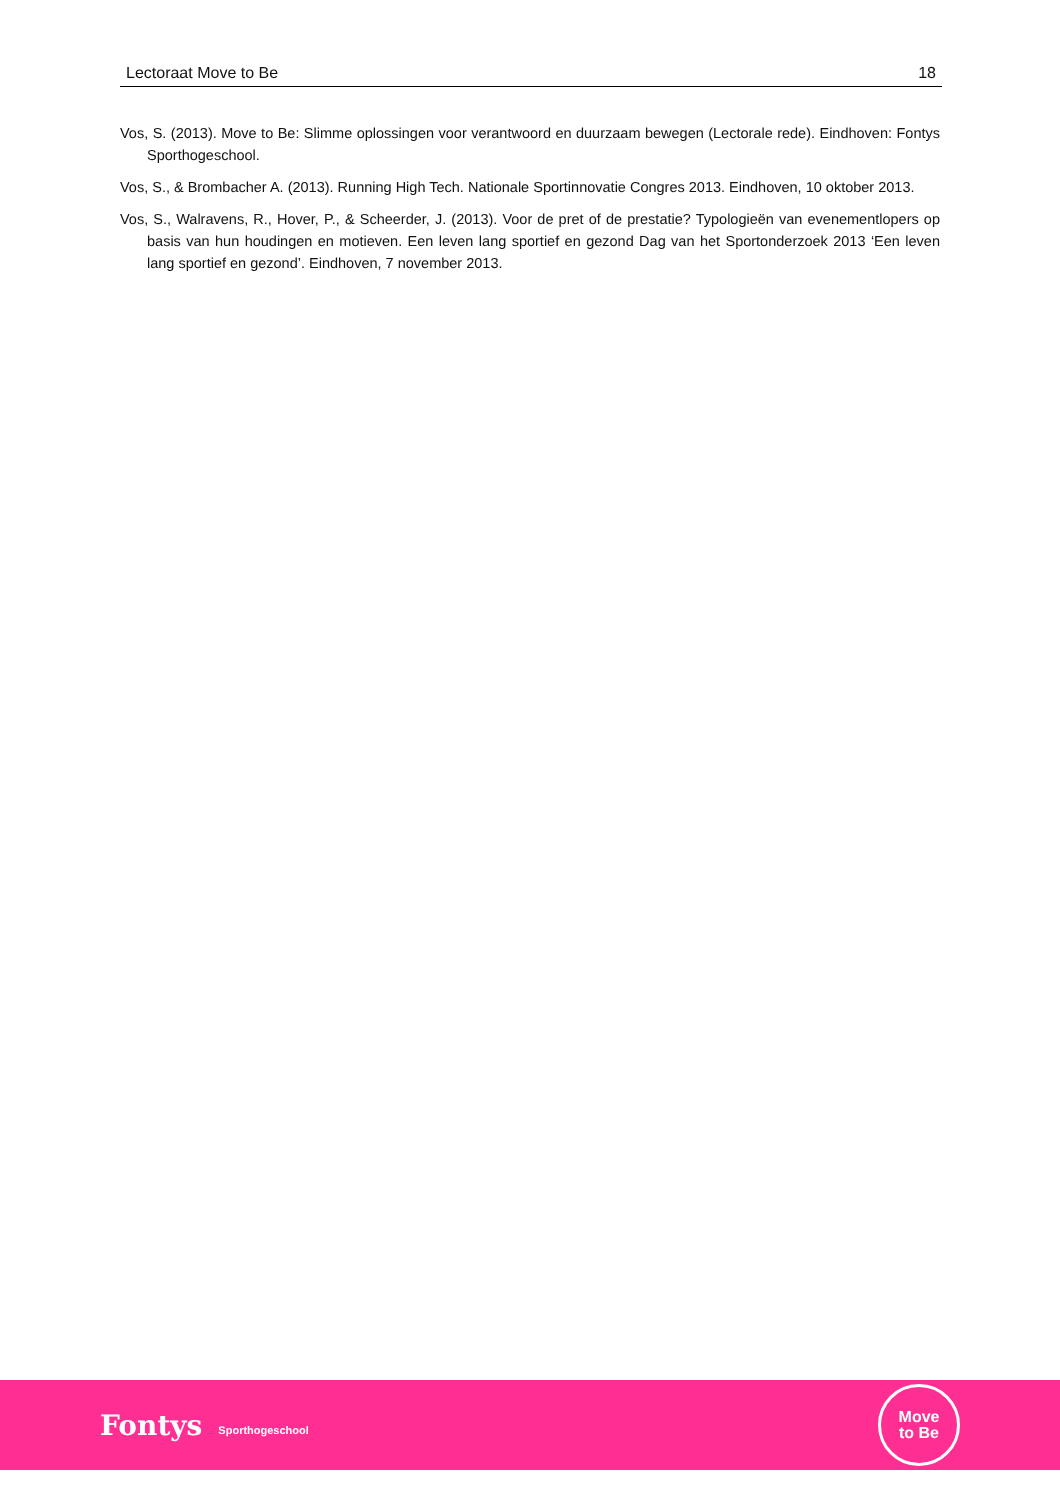Lectoraat Move to Be 18
Vos, S. (2013). Move to Be: Slimme oplossingen voor verantwoord en duurzaam bewegen (Lectorale rede). Eindhoven: Fontys Sporthogeschool.
Vos, S., & Brombacher A. (2013). Running High Tech. Nationale Sportinnovatie Congres 2013. Eindhoven, 10 oktober 2013.
Vos, S., Walravens, R., Hover, P., & Scheerder, J. (2013). Voor de pret of de prestatie? Typologieën van evenementlopers op basis van hun houdingen en motieven. Een leven lang sportief en gezond Dag van het Sportonderzoek 2013 ‘Een leven lang sportief en gezond’. Eindhoven, 7 november 2013.
Fontys Sporthogeschool
Move
to Be